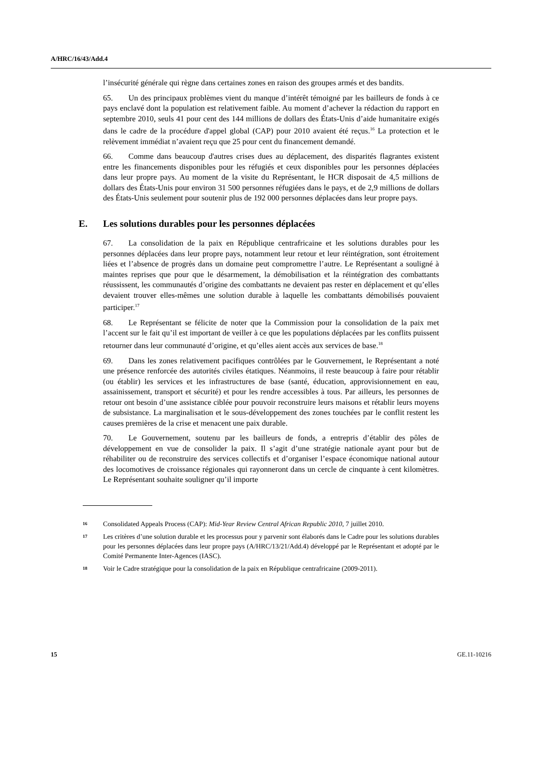A/HRC/16/43/Add.4
l’insécurité générale qui règne dans certaines zones en raison des groupes armés et des bandits.
65. Un des principaux problèmes vient du manque d’intérêt témoigné par les bailleurs de fonds à ce pays enclavé dont la population est relativement faible. Au moment d’achever la rédaction du rapport en septembre 2010, seuls 41 pour cent des 144 millions de dollars des États-Unis d’aide humanitaire exigés dans le cadre de la procédure d'appel global (CAP) pour 2010 avaient été reçus.<sup>16</sup> La protection et le relèvement immédiat n’avaient reçu que 25 pour cent du financement demandé.
66. Comme dans beaucoup d'autres crises dues au déplacement, des disparités flagrantes existent entre les financements disponibles pour les réfugiés et ceux disponibles pour les personnes déplacées dans leur propre pays. Au moment de la visite du Représentant, le HCR disposait de 4,5 millions de dollars des États-Unis pour environ 31 500 personnes réfugiées dans le pays, et de 2,9 millions de dollars des États-Unis seulement pour soutenir plus de 192 000 personnes déplacées dans leur propre pays.
E. Les solutions durables pour les personnes déplacées
67. La consolidation de la paix en République centrafricaine et les solutions durables pour les personnes déplacées dans leur propre pays, notamment leur retour et leur réintégration, sont étroitement liées et l’absence de progrès dans un domaine peut compromettre l’autre. Le Représentant a souligné à maintes reprises que pour que le désarmement, la démobilisation et la réintégration des combattants réussissent, les communautés d’origine des combattants ne devaient pas rester en déplacement et qu’elles devaient trouver elles-mêmes une solution durable à laquelle les combattants démobilisés pouvaient participer.<sup>17</sup>
68. Le Représentant se félicite de noter que la Commission pour la consolidation de la paix met l’accent sur le fait qu’il est important de veiller à ce que les populations déplacées par les conflits puissent retourner dans leur communauté d’origine, et qu’elles aient accès aux services de base.<sup>18</sup>
69. Dans les zones relativement pacifiques contrôlées par le Gouvernement, le Représentant a noté une présence renforcée des autorités civiles étatiques. Néanmoins, il reste beaucoup à faire pour rétablir (ou établir) les services et les infrastructures de base (santé, éducation, approvisionnement en eau, assainissement, transport et sécurité) et pour les rendre accessibles à tous. Par ailleurs, les personnes de retour ont besoin d’une assistance ciblée pour pouvoir reconstruire leurs maisons et rétablir leurs moyens de subsistance. La marginalisation et le sous-développement des zones touchées par le conflit restent les causes premières de la crise et menacent une paix durable.
70. Le Gouvernement, soutenu par les bailleurs de fonds, a entrepris d’établir des pôles de développement en vue de consolider la paix. Il s’agit d’une stratégie nationale ayant pour but de réhabiliter ou de reconstruire des services collectifs et d’organiser l’espace économique national autour des locomotives de croissance régionales qui rayonneront dans un cercle de cinquante à cent kilomètres. Le Représentant souhaite souligner qu’il importe
16 Consolidated Appeals Process (CAP): Mid-Year Review Central African Republic 2010, 7 juillet 2010.
17 Les critères d’une solution durable et les processus pour y parvenir sont élaborés dans le Cadre pour les solutions durables pour les personnes déplacées dans leur propre pays (A/HRC/13/21/Add.4) développé par le Représentant et adopté par le Comité Permanente Inter-Agences (IASC).
18 Voir le Cadre stratégique pour la consolidation de la paix en République centrafricaine (2009-2011).
15 GE.11-10216